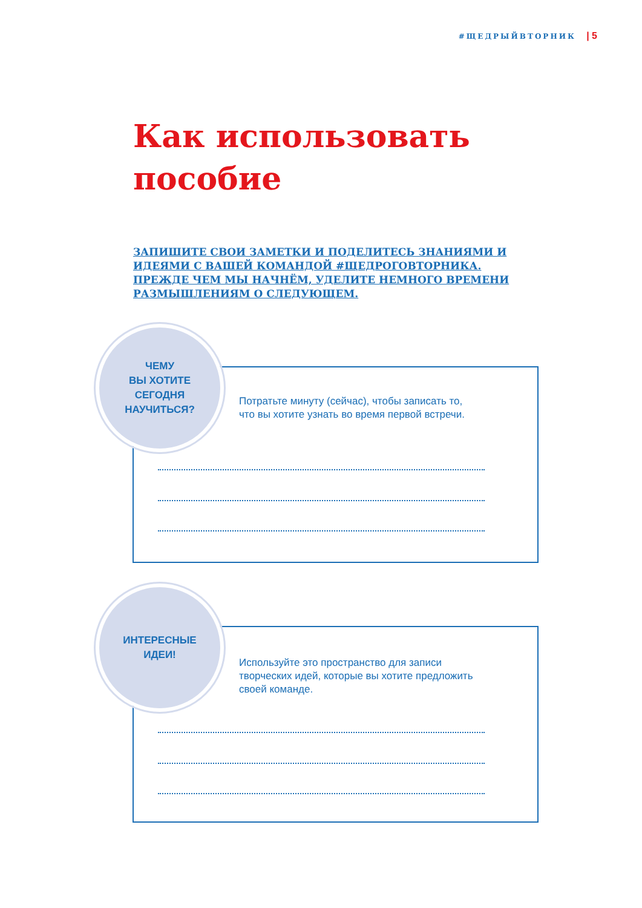#ЩЕДРЫЙВТОРНИК | 5
Как использовать
пособие
ЗАПИШИТЕ СВОИ ЗАМЕТКИ И ПОДЕЛИТЕСЬ ЗНАНИЯМИ И ИДЕЯМИ С ВАШЕЙ КОМАНДОЙ #ЩЕДРОГОВТОРНИКА. ПРЕЖДЕ ЧЕМ МЫ НАЧНЁМ, УДЕЛИТЕ НЕМНОГО ВРЕМЕНИ РАЗМЫШЛЕНИЯМ О СЛЕДУЮЩЕМ.
ЧЕМУ
ВЫ ХОТИТЕ
СЕГОДНЯ
НАУЧИТЬСЯ?
Потратьте минуту (сейчас), чтобы записать то,
что вы хотите узнать во время первой встречи.
ИНТЕРЕСНЫЕ
ИДЕИ!
Используйте это пространство для записи
творческих идей, которые вы хотите предложить
своей команде.